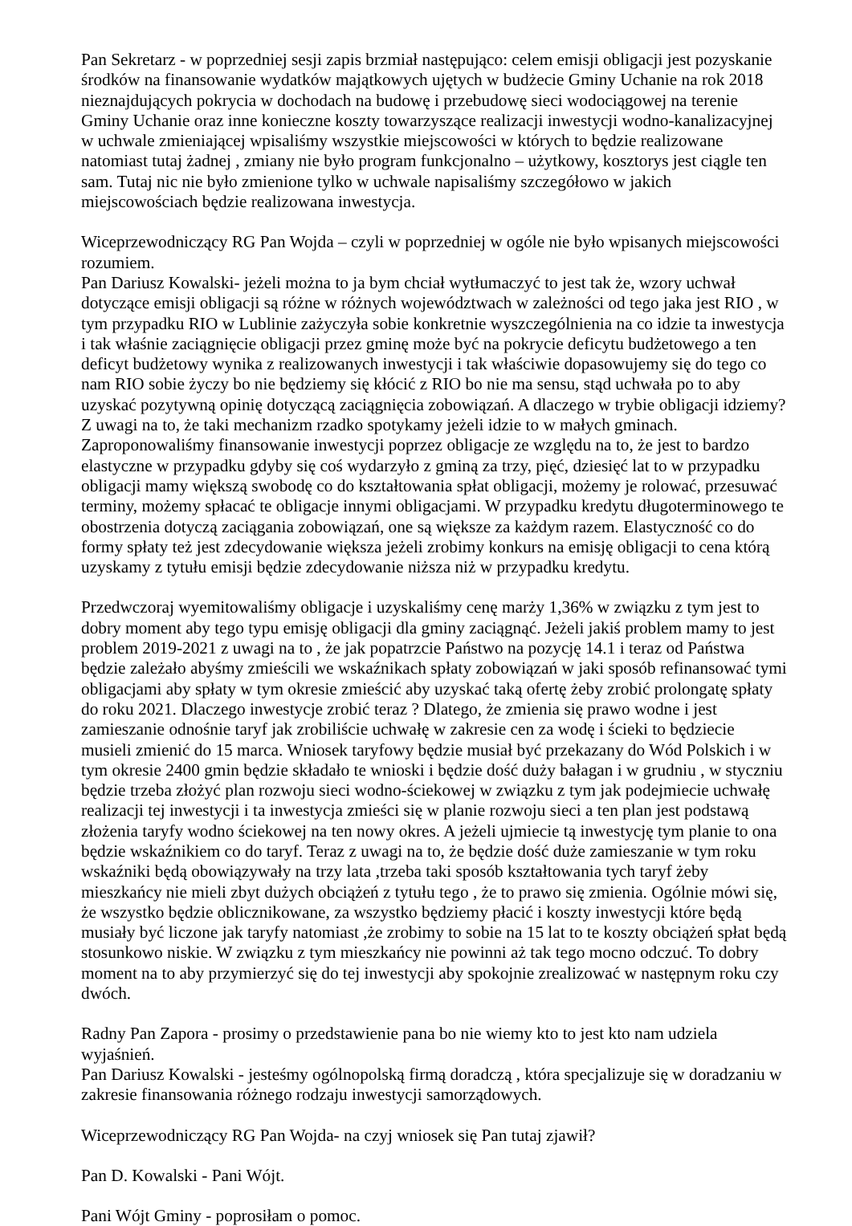Pan Sekretarz - w poprzedniej sesji zapis brzmiał następująco: celem emisji obligacji jest pozyskanie środków na finansowanie wydatków majątkowych ujętych w budżecie Gminy Uchanie na rok 2018 nieznajdujących pokrycia w dochodach na budowę i przebudowę sieci wodociągowej na terenie Gminy Uchanie oraz inne konieczne koszty towarzyszące realizacji inwestycji wodno-kanalizacyjnej w uchwale zmieniającej wpisaliśmy wszystkie miejscowości w których to będzie realizowane natomiast tutaj żadnej , zmiany nie było program funkcjonalno – użytkowy, kosztorys jest ciągle ten sam. Tutaj nic nie było zmienione tylko w uchwale napisaliśmy szczegółowo w jakich miejscowościach będzie realizowana inwestycja.
Wiceprzewodniczący RG Pan Wojda – czyli w poprzedniej w ogóle nie było wpisanych miejscowości rozumiem.
Pan Dariusz Kowalski- jeżeli można to ja bym chciał wytłumaczyć to jest tak że, wzory uchwał dotyczące emisji obligacji są różne w różnych województwach w zależności od tego jaka jest RIO , w tym przypadku RIO w Lublinie zażyczyła sobie konkretnie wyszczególnienia na co idzie ta inwestycja i tak właśnie zaciągnięcie obligacji przez gminę może być na pokrycie deficytu budżetowego a ten deficyt budżetowy wynika z realizowanych inwestycji i tak właściwie dopasowujemy się do tego co nam RIO sobie życzy bo nie będziemy się kłócić z RIO bo nie ma sensu, stąd uchwała po to aby uzyskać pozytywną opinię dotyczącą zaciągnięcia zobowiązań. A dlaczego w trybie obligacji idziemy? Z uwagi na to, że taki mechanizm rzadko spotykamy jeżeli idzie to w małych gminach. Zaproponowaliśmy finansowanie inwestycji poprzez obligacje ze względu na to, że jest to bardzo elastyczne w przypadku gdyby się coś wydarzyło z gminą za trzy, pięć, dziesięć lat to w przypadku obligacji mamy większą swobodę co do kształtowania spłat obligacji, możemy je rolować, przesuwać terminy, możemy spłacać te obligacje innymi obligacjami. W przypadku kredytu długoterminowego te obostrzenia dotyczą zaciągania zobowiązań, one są większe za każdym razem. Elastyczność co do formy spłaty też jest zdecydowanie większa jeżeli zrobimy konkurs na emisję obligacji to cena którą uzyskamy z tytułu emisji będzie zdecydowanie niższa niż w przypadku kredytu.
Przedwczoraj wyemitowaliśmy obligacje i uzyskaliśmy cenę marży 1,36% w związku z tym jest to dobry moment aby tego typu emisję obligacji dla gminy zaciągnąć. Jeżeli jakiś problem mamy to jest problem 2019-2021 z uwagi na to , że jak popatrzcie Państwo na pozycję 14.1 i teraz od Państwa będzie zależało abyśmy zmieścili we wskaźnikach spłaty zobowiązań w jaki sposób refinansować tymi obligacjami aby spłaty w tym okresie zmieścić aby uzyskać taką ofertę żeby zrobić prolongatę spłaty do roku 2021. Dlaczego inwestycje zrobić teraz ? Dlatego, że zmienia się prawo wodne i jest zamieszanie odnośnie taryf jak zrobiliście uchwałę w zakresie cen za wodę i ścieki to będziecie musieli zmienić do 15 marca. Wniosek taryfowy będzie musiał być przekazany do Wód Polskich i w tym okresie 2400 gmin będzie składało te wnioski i będzie dość duży bałagan i w grudniu , w styczniu będzie trzeba złożyć plan rozwoju sieci wodno-ściekowej w związku z tym jak podejmiecie uchwałę realizacji tej inwestycji i ta inwestycja zmieści się w planie rozwoju sieci a ten plan jest podstawą złożenia taryfy wodno ściekowej na ten nowy okres. A jeżeli ujmiecie tą inwestycję tym planie to ona będzie wskaźnikiem co do taryf. Teraz z uwagi na to, że będzie dość duże zamieszanie w tym roku wskaźniki będą obowiązywały na trzy lata ,trzeba taki sposób kształtowania tych taryf żeby mieszkańcy nie mieli zbyt dużych obciążeń z tytułu tego , że to prawo się zmienia. Ogólnie mówi się, że wszystko będzie oblicznikowane, za wszystko będziemy płacić i koszty inwestycji które będą musiały być liczone jak taryfy natomiast ,że zrobimy to sobie na 15 lat to te koszty obciążeń spłat będą stosunkowo niskie. W związku z tym mieszkańcy nie powinni aż tak tego mocno odczuć. To dobry moment na to aby przymierzyć się do tej inwestycji aby spokojnie zrealizować w następnym roku czy dwóch.
Radny Pan Zapora - prosimy o przedstawienie pana bo nie wiemy kto to jest kto nam udziela wyjaśnień.
Pan Dariusz Kowalski - jesteśmy ogólnopolską firmą doradczą , która specjalizuje się w doradzaniu w zakresie finansowania różnego rodzaju inwestycji samorządowych.
Wiceprzewodniczący RG Pan Wojda- na czyj wniosek się Pan tutaj zjawił?
Pan D. Kowalski - Pani Wójt.
Pani Wójt Gminy - poprosiłam o pomoc.